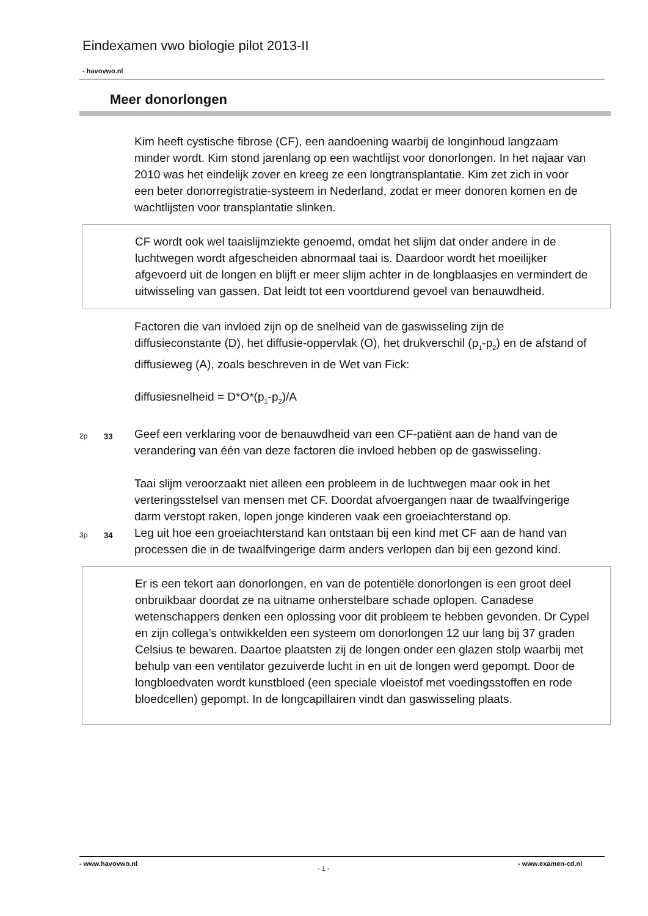Eindexamen vwo biologie pilot 2013-II
- havovwo.nl
Meer donorlongen
Kim heeft cystische fibrose (CF), een aandoening waarbij de longinhoud langzaam minder wordt. Kim stond jarenlang op een wachtlijst voor donorlongen. In het najaar van 2010 was het eindelijk zover en kreeg ze een longtransplantatie. Kim zet zich in voor een beter donorregistratie-systeem in Nederland, zodat er meer donoren komen en de wachtlijsten voor transplantatie slinken.
CF wordt ook wel taaislijmziekte genoemd, omdat het slijm dat onder andere in de luchtwegen wordt afgescheiden abnormaal taai is. Daardoor wordt het moeilijker afgevoerd uit de longen en blijft er meer slijm achter in de longblaasjes en vermindert de uitwisseling van gassen. Dat leidt tot een voortdurend gevoel van benauwdheid.
Factoren die van invloed zijn op de snelheid van de gaswisseling zijn de diffusieconstante (D), het diffusie-oppervlak (O), het drukverschil (p<sub>1</sub>-p<sub>2</sub>) en de afstand of diffusieweg (A), zoals beschreven in de Wet van Fick:
diffusiesnelheid = D*O*(p<sub>1</sub>-p<sub>2</sub>)/A
2p 33
Geef een verklaring voor de benauwdheid van een CF-patiënt aan de hand van de verandering van één van deze factoren die invloed hebben op de gaswisseling.
Taai slijm veroorzaakt niet alleen een probleem in de luchtwegen maar ook in het verteringsstelsel van mensen met CF. Doordat afvoergangen naar de twaalfvingerige darm verstopt raken, lopen jonge kinderen vaak een groeiachterstand op.
3p 34
Leg uit hoe een groeiachterstand kan ontstaan bij een kind met CF aan de hand van processen die in de twaalfvingerige darm anders verlopen dan bij een gezond kind.
Er is een tekort aan donorlongen, en van de potentiële donorlongen is een groot deel onbruikbaar doordat ze na uitname onherstelbare schade oplopen. Canadese wetenschappers denken een oplossing voor dit probleem te hebben gevonden. Dr Cypel en zijn collega’s ontwikkelden een systeem om donorlongen 12 uur lang bij 37 graden Celsius te bewaren. Daartoe plaatsten zij de longen onder een glazen stolp waarbij met behulp van een ventilator gezuiverde lucht in en uit de longen werd gepompt. Door de longbloedvaten wordt kunstbloed (een speciale vloeistof met voedingsstoffen en rode bloedcellen) gepompt. In de longcapillairen vindt dan gaswisseling plaats.
- www.havovwo.nl
- 1 -
- www.examen-cd.nl